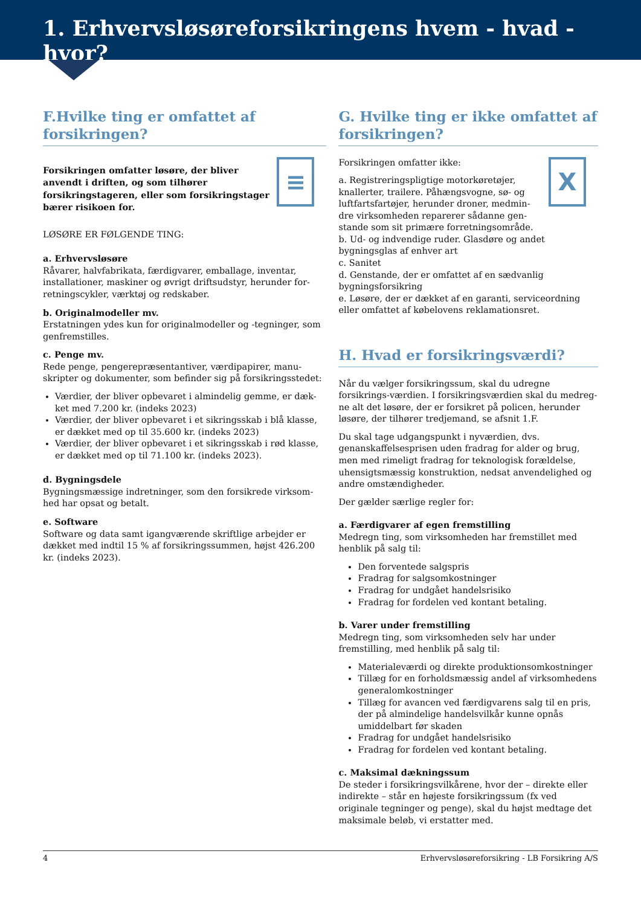1. Erhvervsløsøreforsikringens hvem - hvad - hvor?
F.Hvilke ting er omfattet af forsikringen?
≡
Forsikringen omfatter løsøre, der bliver anvendt i driften, og som tilhører forsikringstageren, eller som forsikringstager bærer risikoen for.
LØSØRE ER FØLGENDE TING:
a. Erhvervsløsøre
Råvarer, halvfabrikata, færdigvarer, emballage, inventar, installationer, maskiner og øvrigt driftsudstyr, herunder for-retningscykler, værktøj og redskaber.
b. Originalmodeller mv.
Erstatningen ydes kun for originalmodeller og -tegninger, som genfremstilles.
c. Penge mv.
Rede penge, pengerepræsentantiver, værdipapirer, manu-skripter og dokumenter, som befinder sig på forsikringsstedet:
Værdier, der bliver opbevaret i almindelig gemme, er dæk-ket med 7.200 kr. (indeks 2023)
Værdier, der bliver opbevaret i et sikringsskab i blå klasse, er dækket med op til 35.600 kr. (indeks 2023)
Værdier, der bliver opbevaret i et sikringsskab i rød klasse, er dækket med op til 71.100 kr. (indeks 2023).
d. Bygningsdele
Bygningsmæssige indretninger, som den forsikrede virksom-hed har opsat og betalt.
e. Software
Software og data samt igangværende skriftlige arbejder er dækket med indtil 15 % af forsikringssummen, højst 426.200 kr. (indeks 2023).
G. Hvilke ting er ikke omfattet af forsikringen?
X
Forsikringen omfatter ikke:
a. Registreringspligtige motorkøretøjer, knallerter, trailere. Påhængsvogne, sø- og luftfartsfartøjer, herunder droner, medmin-dre virksomheden reparerer sådanne gen-stande som sit primære forretningsområde.
b. Ud- og indvendige ruder. Glasdøre og andet bygningsglas af enhver art
c. Sanitet
d. Genstande, der er omfattet af en sædvanlig bygningsforsikring
e. Løsøre, der er dækket af en garanti, serviceordning eller omfattet af købelovens reklamationsret.
H. Hvad er forsikringsværdi?
Når du vælger forsikringssum, skal du udregne forsikrings-værdien. I forsikringsværdien skal du medreg-ne alt det løsøre, der er forsikret på policen, herunder løsøre, der tilhører tredjemand, se afsnit 1.F.
Du skal tage udgangspunkt i nyværdien, dvs. genanskaffelsesprisen uden fradrag for alder og brug, men med rimeligt fradrag for teknologisk forældelse, uhensigtsmæssig konstruktion, nedsat anvendelighed og andre omstændigheder.
Der gælder særlige regler for:
a. Færdigvarer af egen fremstilling
Medregn ting, som virksomheden har fremstillet med henblik på salg til:
Den forventede salgspris
Fradrag for salgsomkostninger
Fradrag for undgået handelsrisiko
Fradrag for fordelen ved kontant betaling.
b. Varer under fremstilling
Medregn ting, som virksomheden selv har under fremstilling, med henblik på salg til:
Materialeværdi og direkte produktionsomkostninger
Tillæg for en forholdsmæssig andel af virksomhedens generalomkostninger
Tillæg for avancen ved færdigvarens salg til en pris, der på almindelige handelsvilkår kunne opnås umiddelbart før skaden
Fradrag for undgået handelsrisiko
Fradrag for fordelen ved kontant betaling.
c. Maksimal dækningssum
De steder i forsikringsvilkårene, hvor der – direkte eller indirekte – står en højeste forsikringssum (fx ved originale tegninger og penge), skal du højst medtage det maksimale beløb, vi erstatter med.
4 Erhvervsløsøreforsikring - LB Forsikring A/S